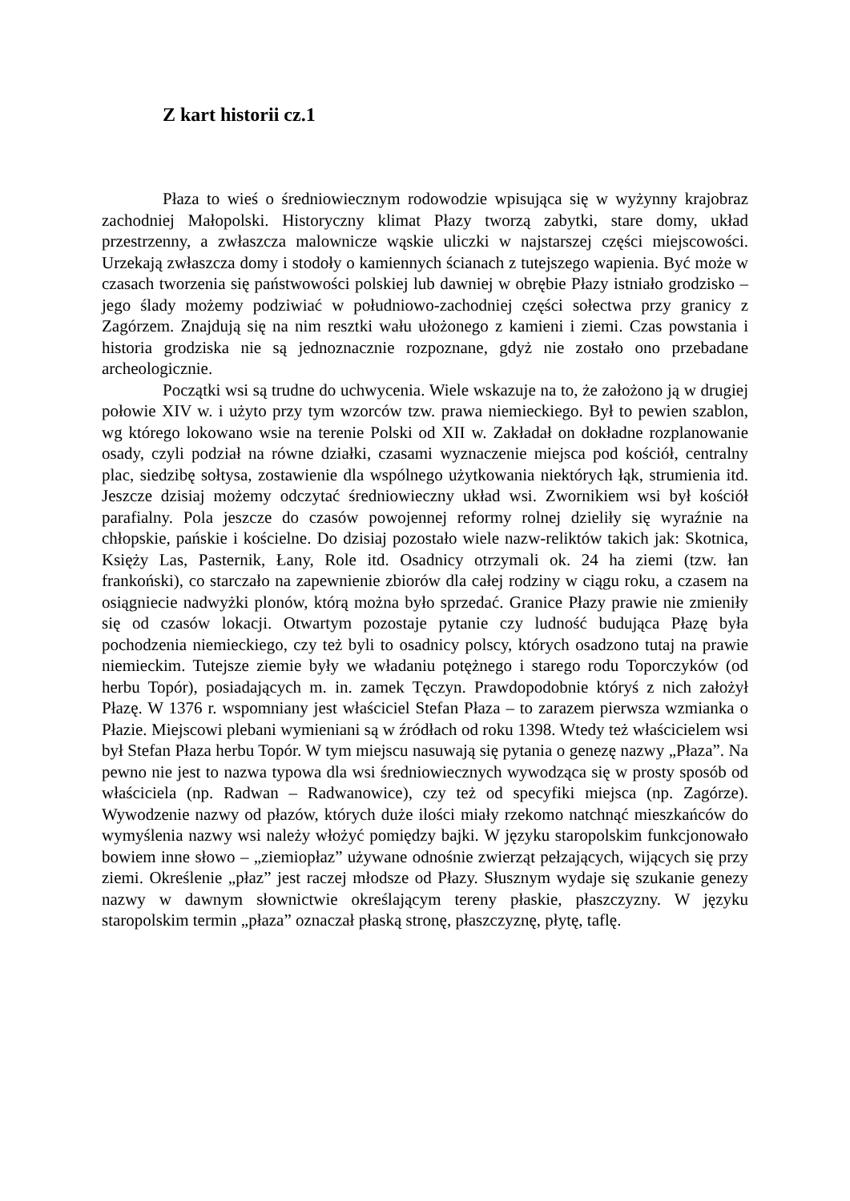Z kart historii cz.1
Płaza to wieś o średniowiecznym rodowodzie wpisująca się w wyżynny krajobraz zachodniej Małopolski. Historyczny klimat Płazy tworzą zabytki, stare domy, układ przestrzenny, a zwłaszcza malownicze wąskie uliczki w najstarszej części miejscowości. Urzekają zwłaszcza domy i stodoły o kamiennych ścianach z tutejszego wapienia. Być może w czasach tworzenia się państwowości polskiej lub dawniej w obrębie Płazy istniało grodzisko – jego ślady możemy podziwiać w południowo-zachodniej części sołectwa przy granicy z Zagórzem. Znajdują się na nim resztki wału ułożonego z kamieni i ziemi. Czas powstania i historia grodziska nie są jednoznacznie rozpoznane, gdyż nie zostało ono przebadane archeologicznie.
Początki wsi są trudne do uchwycenia. Wiele wskazuje na to, że założono ją w drugiej połowie XIV w. i użyto przy tym wzorców tzw. prawa niemieckiego. Był to pewien szablon, wg którego lokowano wsie na terenie Polski od XII w. Zakładał on dokładne rozplanowanie osady, czyli podział na równe działki, czasami wyznaczenie miejsca pod kościół, centralny plac, siedzibę sołtysa, zostawienie dla wspólnego użytkowania niektórych łąk, strumienia itd. Jeszcze dzisiaj możemy odczytać średniowieczny układ wsi. Zwornikiem wsi był kościół parafialny. Pola jeszcze do czasów powojennej reformy rolnej dzieliły się wyraźnie na chłopskie, pańskie i kościelne. Do dzisiaj pozostało wiele nazw-reliktów takich jak: Skotnica, Księży Las, Pasternik, Łany, Role itd. Osadnicy otrzymali ok. 24 ha ziemi (tzw. łan frankoński), co starczało na zapewnienie zbiorów dla całej rodziny w ciągu roku, a czasem na osiągniecie nadwyżki plonów, którą można było sprzedać. Granice Płazy prawie nie zmieniły się od czasów lokacji. Otwartym pozostaje pytanie czy ludność budująca Płazę była pochodzenia niemieckiego, czy też byli to osadnicy polscy, których osadzono tutaj na prawie niemieckim. Tutejsze ziemie były we władaniu potężnego i starego rodu Toporczyków (od herbu Topór), posiadających m. in. zamek Tęczyn. Prawdopodobnie któryś z nich założył Płazę. W 1376 r. wspomniany jest właściciel Stefan Płaza – to zarazem pierwsza wzmianka o Płazie. Miejscowi plebani wymieniani są w źródłach od roku 1398. Wtedy też właścicielem wsi był Stefan Płaza herbu Topór. W tym miejscu nasuwają się pytania o genezę nazwy „Płaza”. Na pewno nie jest to nazwa typowa dla wsi średniowiecznych wywodząca się w prosty sposób od właściciela (np. Radwan – Radwanowice), czy też od specyfiki miejsca (np. Zagórze). Wywodzenie nazwy od płazów, których duże ilości miały rzekomo natchnąć mieszkańców do wymyślenia nazwy wsi należy włożyć pomiędzy bajki. W języku staropolskim funkcjonowało bowiem inne słowo – „ziemiopłaz” używane odnośnie zwierząt pełzających, wijących się przy ziemi. Określenie „płaz” jest raczej młodsze od Płazy. Słusznym wydaje się szukanie genezy nazwy w dawnym słownictwie określającym tereny płaskie, płaszczyzny. W języku staropolskim termin „płaza” oznaczał płaską stronę, płaszczyznę, płytę, taflę.